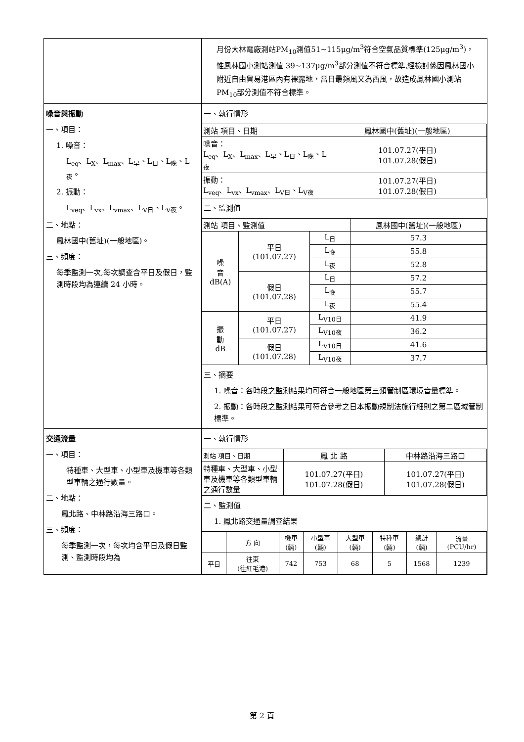| | 月份大林電廠測站PM<sub>10</sub>測值51~115μg/m<sup>3</sup>符合空氣品質標準(125μg/m<sup>3</sup>)，惟鳳林國小測站測值 39~137μg/m<sup>3</sup>部分測值不符合標準,經檢討係因鳳林國小附近自由貿易港區內有裸露地，當日最頻風又為西風，故造成鳳林國小測站 PM<sub>10</sub>部分測值不符合標準。 |
| 噪音與振動 一、項目： 1. 噪音： L<sub>eq</sub>、L<sub>X</sub>、L<sub>max</sub>、L<sub>早</sub>、L<sub>日</sub>、L<sub>晚</sub>、L<sub>夜</sub>。 2. 振動： L<sub>veq</sub>、L<sub>vx</sub>、L<sub>vmax</sub>、L<sub>V日</sub>、L<sub>V夜</sub>。 二、地點： 鳳林國中(舊址)(一般地區)。 三、頻度： 每季監測一次,每次調查含平日及假日，監測時段均為連續 24 小時。 | 一、執行情形 / 測站 項目、日期 / 鳳林國中(舊址)(一般地區) / / 噪音： L<sub>eq</sub>、L<sub>X</sub>、L<sub>max</sub>、L<sub>早</sub>、L<sub>日</sub>、L<sub>晚</sub>、L<sub>夜</sub> / 101.07.27(平日) 101.07.28(假日) / / 振動： L<sub>veq</sub>、L<sub>vx</sub>、L<sub>vmax</sub>、L<sub>V日</sub>、L<sub>V夜</sub> / 101.07.27(平日) 101.07.28(假日) / 二、監測值 / 測站 項目、監測值 / / / 鳳林國中(舊址)(一般地區) / / 噪 音 dB(A) / 平日 (101.07.27) / L<sub>日</sub> / 57.3 / / / / L<sub>晚</sub> / 55.8 / / / / L<sub>夜</sub> / 52.8 / / / 假日 (101.07.28) / L<sub>日</sub> / 57.2 / / / / L<sub>晚</sub> / 55.7 / / / / L<sub>夜</sub> / 55.4 / / 振 動 dB / 平日 (101.07.27) / L<sub>V10日</sub> / 41.9 / / / / L<sub>V10夜</sub> / 36.2 / / / 假日 (101.07.28) / L<sub>V10日</sub> / 41.6 / / / / L<sub>V10夜</sub> / 37.7 / 三、摘要 1. 噪音：各時段之監測結果均可符合一般地區第三類管制區環境音量標準。 2. 振動：各時段之監測結果可符合參考之日本振動規制法施行細則之第二區域管制標準。 |
| 交通流量 一、項目： 特種車、大型車、小型車及機車等各類型車輛之通行數量。 二、地點： 鳳北路、中林路沿海三路口。 三、頻度： 每季監測一次，每次均含平日及假日監測、監測時段均為 | 一、執行情形 / 測站 項目、日期 / 鳳 北 路 / 中林路沿海三路口 / / 特種車、大型車、小型車及機車等各類型車輛之通行數量 / 101.07.27(平日) 101.07.28(假日) / 101.07.27(平日) 101.07.28(假日) / 二、監測值 1. 鳳北路交通量調查結果 / / 方 向 / 機車 (輛) / 小型車 (輛) / 大型車 (輛) / 特種車 (輛) / 總計 (輛) / 流量 (PCU/hr) / / 平日 / 往東 (往紅毛港) / 742 / 753 / 68 / 5 / 1568 / 1239 / |
第 2 頁